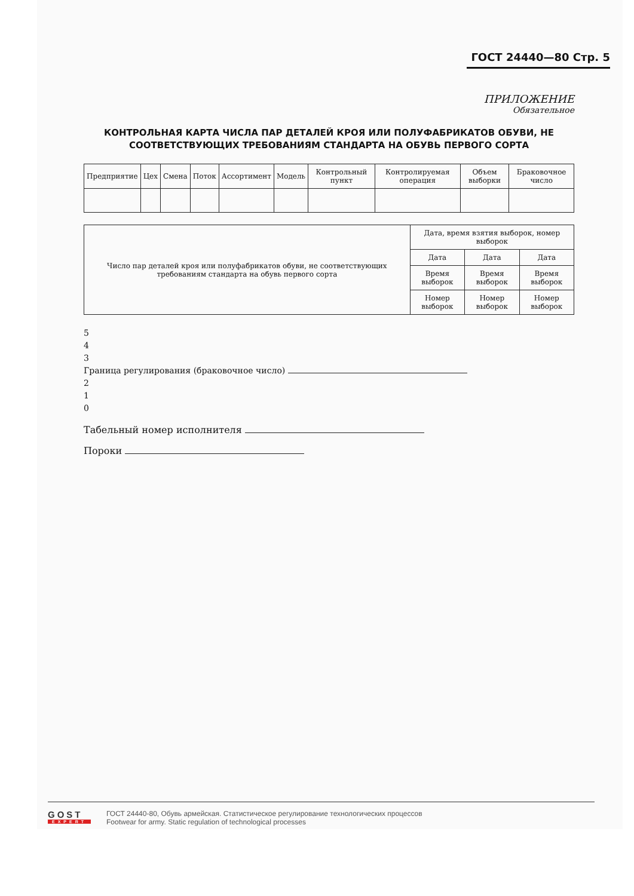ГОСТ 24440—80 Стр. 5
ПРИЛОЖЕНИЕ
Обязательное
КОНТРОЛЬНАЯ КАРТА ЧИСЛА ПАР ДЕТАЛЕЙ КРОЯ ИЛИ ПОЛУФАБРИКАТОВ ОБУВИ, НЕ СООТВЕТСТВУЮЩИХ ТРЕБОВАНИЯМ СТАНДАРТА НА ОБУВЬ ПЕРВОГО СОРТА
| Предприятие | Цех | Смена | Поток | Ассортимент | Модель | Контрольный пункт | Контролируемая операция | Объем выборки | Браковочное число |
| --- | --- | --- | --- | --- | --- | --- | --- | --- | --- |
| Число пар деталей кроя или полуфабрикатов обуви, не соответствующих требованиям стандарта на обувь первого сорта | Дата, время взятия выборок, номер выборок | | |
| | Дата | Дата | Дата |
| | Время выборок | Время выборок | Время выборок |
| | Номер выборок | Номер выборок | Номер выборок |
5
4
3
Граница регулирования (браковочное число)
2
1
0
Табельный номер исполнителя
Пороки
GOST
EXPERT
ГОСТ 24440-80, Обувь армейская. Статистическое регулирование технологических процессов
Footwear for army. Static regulation of technological processes